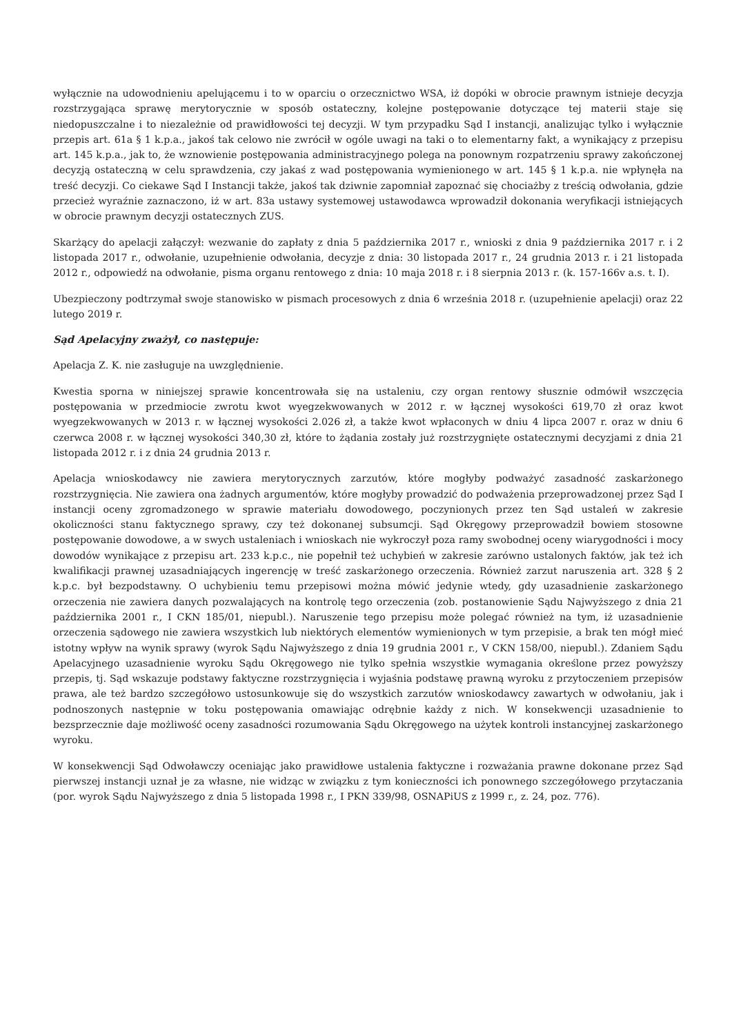wyłącznie na udowodnieniu apelującemu i to w oparciu o orzecznictwo WSA, iż dopóki w obrocie prawnym istnieje decyzja rozstrzygająca sprawę merytorycznie w sposób ostateczny, kolejne postępowanie dotyczące tej materii staje się niedopuszczalne i to niezależnie od prawidłowości tej decyzji. W tym przypadku Sąd I instancji, analizując tylko i wyłącznie przepis art. 61a § 1 k.p.a., jakoś tak celowo nie zwrócił w ogóle uwagi na taki o to elementarny fakt, a wynikający z przepisu art. 145 k.p.a., jak to, że wznowienie postępowania administracyjnego polega na ponownym rozpatrzeniu sprawy zakończonej decyzją ostateczną w celu sprawdzenia, czy jakaś z wad postępowania wymienionego w art. 145 § 1 k.p.a. nie wpłynęła na treść decyzji. Co ciekawe Sąd I Instancji także, jakoś tak dziwnie zapomniał zapoznać się chociażby z treścią odwołania, gdzie przecież wyraźnie zaznaczono, iż w art. 83a ustawy systemowej ustawodawca wprowadził dokonania weryfikacji istniejących w obrocie prawnym decyzji ostatecznych ZUS.
Skarżący do apelacji załączył: wezwanie do zapłaty z dnia 5 października 2017 r., wnioski z dnia 9 października 2017 r. i 2 listopada 2017 r., odwołanie, uzupełnienie odwołania, decyzje z dnia: 30 listopada 2017 r., 24 grudnia 2013 r. i 21 listopada 2012 r., odpowiedź na odwołanie, pisma organu rentowego z dnia: 10 maja 2018 r. i 8 sierpnia 2013 r. (k. 157-166v a.s. t. I).
Ubezpieczony podtrzymał swoje stanowisko w pismach procesowych z dnia 6 września 2018 r. (uzupełnienie apelacji) oraz 22 lutego 2019 r.
Sąd Apelacyjny zważył, co następuje:
Apelacja Z. K. nie zasługuje na uwzględnienie.
Kwestia sporna w niniejszej sprawie koncentrowała się na ustaleniu, czy organ rentowy słusznie odmówił wszczęcia postępowania w przedmiocie zwrotu kwot wyegzekwowanych w 2012 r. w łącznej wysokości 619,70 zł oraz kwot wyegzekwowanych w 2013 r. w łącznej wysokości 2.026 zł, a także kwot wpłaconych w dniu 4 lipca 2007 r. oraz w dniu 6 czerwca 2008 r. w łącznej wysokości 340,30 zł, które to żądania zostały już rozstrzygnięte ostatecznymi decyzjami z dnia 21 listopada 2012 r. i z dnia 24 grudnia 2013 r.
Apelacja wnioskodawcy nie zawiera merytorycznych zarzutów, które mogłyby podważyć zasadność zaskarżonego rozstrzygnięcia. Nie zawiera ona żadnych argumentów, które mogłyby prowadzić do podważenia przeprowadzonej przez Sąd I instancji oceny zgromadzonego w sprawie materiału dowodowego, poczynionych przez ten Sąd ustaleń w zakresie okoliczności stanu faktycznego sprawy, czy też dokonanej subsumcji. Sąd Okręgowy przeprowadził bowiem stosowne postępowanie dowodowe, a w swych ustaleniach i wnioskach nie wykroczył poza ramy swobodnej oceny wiarygodności i mocy dowodów wynikające z przepisu art. 233 k.p.c., nie popełnił też uchybień w zakresie zarówno ustalonych faktów, jak też ich kwalifikacji prawnej uzasadniających ingerencję w treść zaskarżonego orzeczenia. Również zarzut naruszenia art. 328 § 2 k.p.c. był bezpodstawny. O uchybieniu temu przepisowi można mówić jedynie wtedy, gdy uzasadnienie zaskarżonego orzeczenia nie zawiera danych pozwalających na kontrolę tego orzeczenia (zob. postanowienie Sądu Najwyższego z dnia 21 października 2001 r., I CKN 185/01, niepubl.). Naruszenie tego przepisu może polegać również na tym, iż uzasadnienie orzeczenia sądowego nie zawiera wszystkich lub niektórych elementów wymienionych w tym przepisie, a brak ten mógł mieć istotny wpływ na wynik sprawy (wyrok Sądu Najwyższego z dnia 19 grudnia 2001 r., V CKN 158/00, niepubl.). Zdaniem Sądu Apelacyjnego uzasadnienie wyroku Sądu Okręgowego nie tylko spełnia wszystkie wymagania określone przez powyższy przepis, tj. Sąd wskazuje podstawy faktyczne rozstrzygnięcia i wyjaśnia podstawę prawną wyroku z przytoczeniem przepisów prawa, ale też bardzo szczegółowo ustosunkowuje się do wszystkich zarzutów wnioskodawcy zawartych w odwołaniu, jak i podnoszonych następnie w toku postępowania omawiając odrębnie każdy z nich. W konsekwencji uzasadnienie to bezsprzecznie daje możliwość oceny zasadności rozumowania Sądu Okręgowego na użytek kontroli instancyjnej zaskarżonego wyroku.
W konsekwencji Sąd Odwoławczy oceniając jako prawidłowe ustalenia faktyczne i rozważania prawne dokonane przez Sąd pierwszej instancji uznał je za własne, nie widząc w związku z tym konieczności ich ponownego szczegółowego przytaczania (por. wyrok Sądu Najwyższego z dnia 5 listopada 1998 r., I PKN 339/98, OSNAPiUS z 1999 r., z. 24, poz. 776).